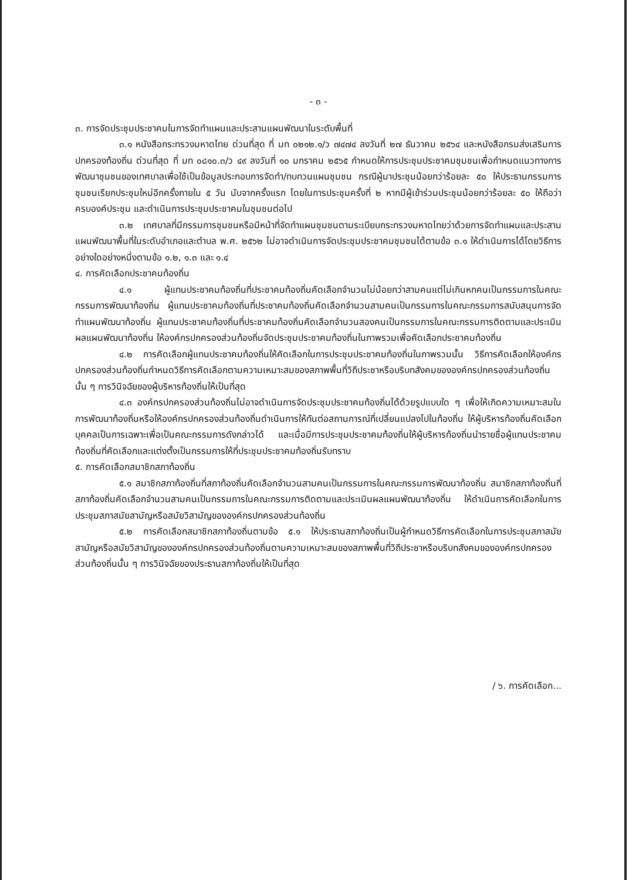- ๓ -
๓. การจัดประชุมประชาคมในการจัดทำแผนและประสานแผนพัฒนาในระดับพื้นที่
๓.๑ หนังสือกระทรวงมหาดไทย ด่วนที่สุด ที่ มท ๐๒๑๒.๑/ว ๗๔๗๔ ลงวันที่ ๒๗ ธันวาคม ๒๕๖๔ และหนังสือกรมส่งเสริมการปกครองท้องถิ่น ด่วนที่สุด ที่ มท ๐๘๑๐.๓/ว ๔๙ ลงวันที่ ๑๐ มกราคม ๒๕๖๕ กำหนดให้การประชุมประชาคมชุมชนเพื่อกำหนดแนวทางการพัฒนาชุมชนของเทศบาลเพื่อใช้เป็นข้อมูลประกอบการจัดทำ/ทบทวนแผนชุมชน กรณีผู้มาประชุมน้อยกว่าร้อยละ ๕๐ ให้ประธานกรรมการชุมชนเรียกประชุมใหม่อีกครั้งภายใน ๕ วัน นับจากครั้งแรก โดยในการประชุมครั้งที่ ๒ หากมีผู้เข้าร่วมประชุมน้อยกว่าร้อยละ ๕๐ ให้ถือว่าครบองค์ประชุม และดำเนินการประชุมประชาคมในชุมชนต่อไป
๓.๒ เทศบาลที่มีกรรมการชุมชนหรือมีหน้าที่จัดทำแผนชุมชนตามระเบียบกระทรวงมหาดไทยว่าด้วยการจัดทำแผนและประสานแผนพัฒนาพื้นที่ในระดับอำเภอและตำบล พ.ศ. ๒๕๖๒ ไม่อาจดำเนินการจัดประชุมประชาคมชุมชนได้ตามข้อ ๓.๑ ให้ดำเนินการได้โดยวิธีการอย่างใดอย่างหนึ่งตามข้อ ๑.๒, ๑.๓ และ ๑.๔
๔. การคัดเลือกประชาคมท้องถิ่น
๔.๑ ผู้แทนประชาคมท้องถิ่นที่ประชาคมท้องถิ่นคัดเลือกจำนวนไม่น้อยกว่าสามคนแต่ไม่เกินหกคนเป็นกรรมการในคณะกรรมการพัฒนาท้องถิ่น ผู้แทนประชาคมท้องถิ่นที่ประชาคมท้องถิ่นคัดเลือกจำนวนสามคนเป็นกรรมการในคณะกรรมการสนับสนุนการจัดทำแผนพัฒนาท้องถิ่น ผู้แทนประชาคมท้องถิ่นที่ประชาคมท้องถิ่นคัดเลือกจำนวนสองคนเป็นกรรมการในคณะกรรมการติดตามและประเมินผลแผนพัฒนาท้องถิ่น ให้องค์กรปกครองส่วนท้องถิ่นจัดประชุมประชาคมท้องถิ่นในภาพรวมเพื่อคัดเลือกประชาคมท้องถิ่น
๔.๒ การคัดเลือกผู้แทนประชาคมท้องถิ่นให้คัดเลือกในการประชุมประชาคมท้องถิ่นในภาพรวมนั้น วิธีการคัดเลือกให้องค์กรปกครองส่วนท้องถิ่นกำหนดวิธีการคัดเลือกตามความเหมาะสมของสภาพพื้นที่วิถีประชาหรือบริบทสังคมขององค์กรปกครองส่วนท้องถิ่นนั้น ๆ การวินิจฉัยของผู้บริหารท้องถิ่นให้เป็นที่สุด
๔.๓ องค์กรปกครองส่วนท้องถิ่นไม่อาจดำเนินการจัดประชุมประชาคมท้องถิ่นได้ด้วยรูปแบบใด ๆ เพื่อให้เกิดความเหมาะสมในการพัฒนาท้องถิ่นหรือให้องค์กรปกครองส่วนท้องถิ่นดำเนินการให้ทันต่อสถานการณ์ที่เปลี่ยนแปลงไปในท้องถิ่น ให้ผู้บริหารท้องถิ่นคัดเลือกบุคคลเป็นการเฉพาะเพื่อเป็นคณะกรรมการดังกล่าวได้ และเมื่อมีการประชุมประชาคมท้องถิ่นให้ผู้บริหารท้องถิ่นนำรายชื่อผู้แทนประชาคมท้องถิ่นที่คัดเลือกและแต่งตั้งเป็นกรรมการให้ที่ประชุมประชาคมท้องถิ่นรับทราบ
๕. การคัดเลือกสมาชิกสภาท้องถิ่น
๕.๑ สมาชิกสภาท้องถิ่นที่สภาท้องถิ่นคัดเลือกจำนวนสามคนเป็นกรรมการในคณะกรรมการพัฒนาท้องถิ่น สมาชิกสภาท้องถิ่นที่สภาท้องถิ่นคัดเลือกจำนวนสามคนเป็นกรรมการในคณะกรรมการติดตามและประเมินผลแผนพัฒนาท้องถิ่น ให้ดำเนินการคัดเลือกในการประชุมสภาสมัยสามัญหรือสมัยวิสามัญขององค์กรปกครองส่วนท้องถิ่น
๕.๒ การคัดเลือกสมาชิกสภาท้องถิ่นตามข้อ ๕.๑ ให้ประธานสภาท้องถิ่นเป็นผู้กำหนดวิธีการคัดเลือกในการประชุมสภาสมัยสามัญหรือสมัยวิสามัญขององค์กรปกครองส่วนท้องถิ่นตามความเหมาะสมของสภาพพื้นที่วิถีประชาหรือบริบทสังคมขององค์กรปกครองส่วนท้องถิ่นนั้น ๆ การวินิจฉัยของประธานสภาท้องถิ่นให้เป็นที่สุด
/ ๖. การคัดเลือก...